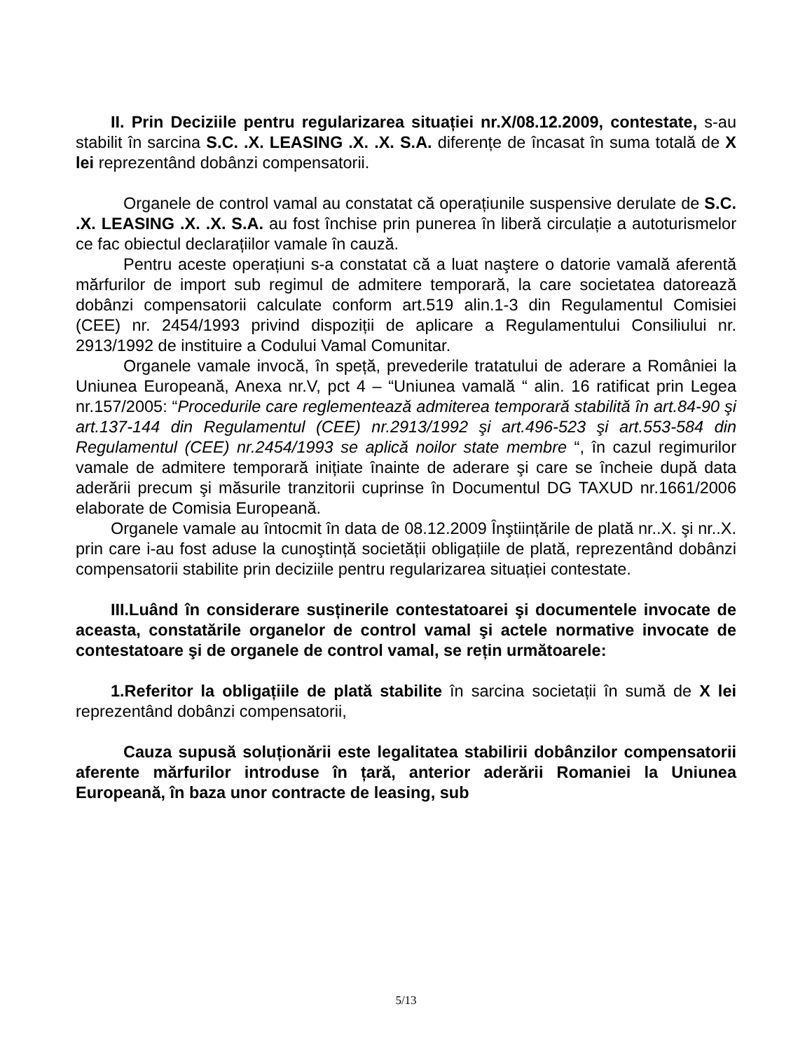II. Prin Deciziile pentru regularizarea situației nr.X/08.12.2009, contestate, s-au stabilit în sarcina S.C. .X. LEASING .X. .X. S.A. diferențe de încasat în suma totală de X lei reprezentând dobânzi compensatorii.
Organele de control vamal au constatat că operațiunile suspensive derulate de S.C. .X. LEASING .X. .X. S.A. au fost închise prin punerea în liberă circulație a autoturismelor ce fac obiectul declarațiilor vamale în cauză.
Pentru aceste operațiuni s-a constatat că a luat naştere o datorie vamală aferentă mărfurilor de import sub regimul de admitere temporară, la care societatea datorează dobânzi compensatorii calculate conform art.519 alin.1-3 din Regulamentul Comisiei (CEE) nr. 2454/1993 privind dispoziții de aplicare a Regulamentului Consiliului nr. 2913/1992 de instituire a Codului Vamal Comunitar.
Organele vamale invocă, în speță, prevederile tratatului de aderare a României la Uniunea Europeană, Anexa nr.V, pct 4 – “Uniunea vamală “ alin. 16 ratificat prin Legea nr.157/2005: “Procedurile care reglementează admiterea temporară stabilită în art.84-90 şi art.137-144 din Regulamentul (CEE) nr.2913/1992 şi art.496-523 şi art.553-584 din Regulamentul (CEE) nr.2454/1993 se aplică noilor state membre “, în cazul regimurilor vamale de admitere temporară inițiate înainte de aderare şi care se încheie după data aderării precum şi măsurile tranzitorii cuprinse în Documentul DG TAXUD nr.1661/2006 elaborate de Comisia Europeană.
Organele vamale au întocmit în data de 08.12.2009 Înştiințările de plată nr..X. şi nr..X. prin care i-au fost aduse la cunoştință societății obligațiile de plată, reprezentând dobânzi compensatorii stabilite prin deciziile pentru regularizarea situației contestate.
III.Luând în considerare susținerile contestatoarei şi documentele invocate de aceasta, constatările organelor de control vamal şi actele normative invocate de contestatoare şi de organele de control vamal, se rețin următoarele:
1.Referitor la obligațiile de plată stabilite în sarcina societații în sumă de X lei reprezentând dobânzi compensatorii,
Cauza supusă soluționării este legalitatea stabilirii dobânzilor compensatorii aferente mărfurilor introduse în țară, anterior aderării Romaniei la Uniunea Europeană, în baza unor contracte de leasing, sub
5/13